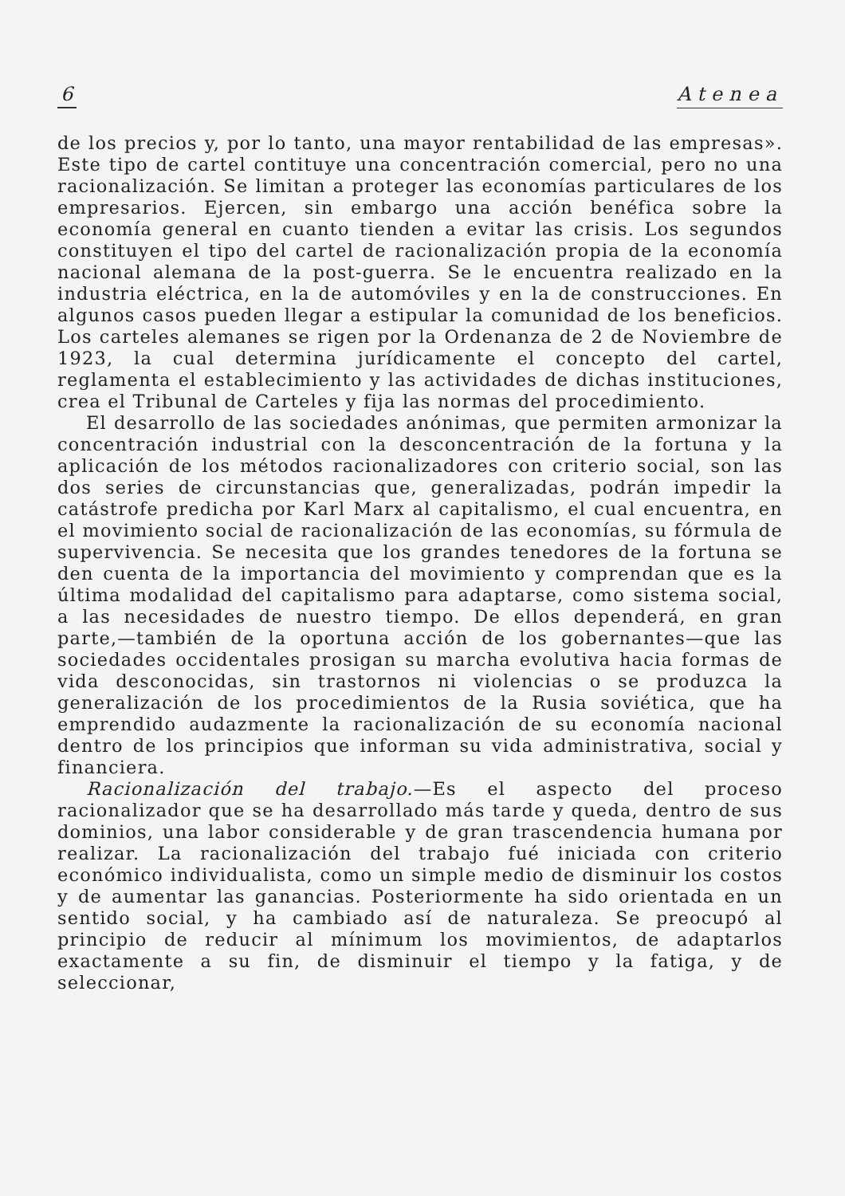6 Atenea
de los precios y, por lo tanto, una mayor rentabilidad de las empresas». Este tipo de cartel contituye una concentración comercial, pero no una racionalización. Se limitan a proteger las economías particulares de los empresarios. Ejercen, sin embargo una acción benéfica sobre la economía general en cuanto tienden a evitar las crisis. Los segundos constituyen el tipo del cartel de racionalización propia de la economía nacional alemana de la post-guerra. Se le encuentra realizado en la industria eléctrica, en la de automóviles y en la de construcciones. En algunos casos pueden llegar a estipular la comunidad de los beneficios. Los carteles alemanes se rigen por la Ordenanza de 2 de Noviembre de 1923, la cual determina jurídicamente el concepto del cartel, reglamenta el establecimiento y las actividades de dichas instituciones, crea el Tribunal de Carteles y fija las normas del procedimiento.
El desarrollo de las sociedades anónimas, que permiten armonizar la concentración industrial con la desconcentración de la fortuna y la aplicación de los métodos racionalizadores con criterio social, son las dos series de circunstancias que, generalizadas, podrán impedir la catástrofe predicha por Karl Marx al capitalismo, el cual encuentra, en el movimiento social de racionalización de las economías, su fórmula de supervivencia. Se necesita que los grandes tenedores de la fortuna se den cuenta de la importancia del movimiento y comprendan que es la última modalidad del capitalismo para adaptarse, como sistema social, a las necesidades de nuestro tiempo. De ellos dependerá, en gran parte,—también de la oportuna acción de los gobernantes—que las sociedades occidentales prosigan su marcha evolutiva hacia formas de vida desconocidas, sin trastornos ni violencias o se produzca la generalización de los procedimientos de la Rusia soviética, que ha emprendido audazmente la racionalización de su economía nacional dentro de los principios que informan su vida administrativa, social y financiera.
Racionalización del trabajo.—Es el aspecto del proceso racionalizador que se ha desarrollado más tarde y queda, dentro de sus dominios, una labor considerable y de gran trascendencia humana por realizar. La racionalización del trabajo fué iniciada con criterio económico individualista, como un simple medio de disminuir los costos y de aumentar las ganancias. Posteriormente ha sido orientada en un sentido social, y ha cambiado así de naturaleza. Se preocupó al principio de reducir al mínimum los movimientos, de adaptarlos exactamente a su fin, de disminuir el tiempo y la fatiga, y de seleccionar,